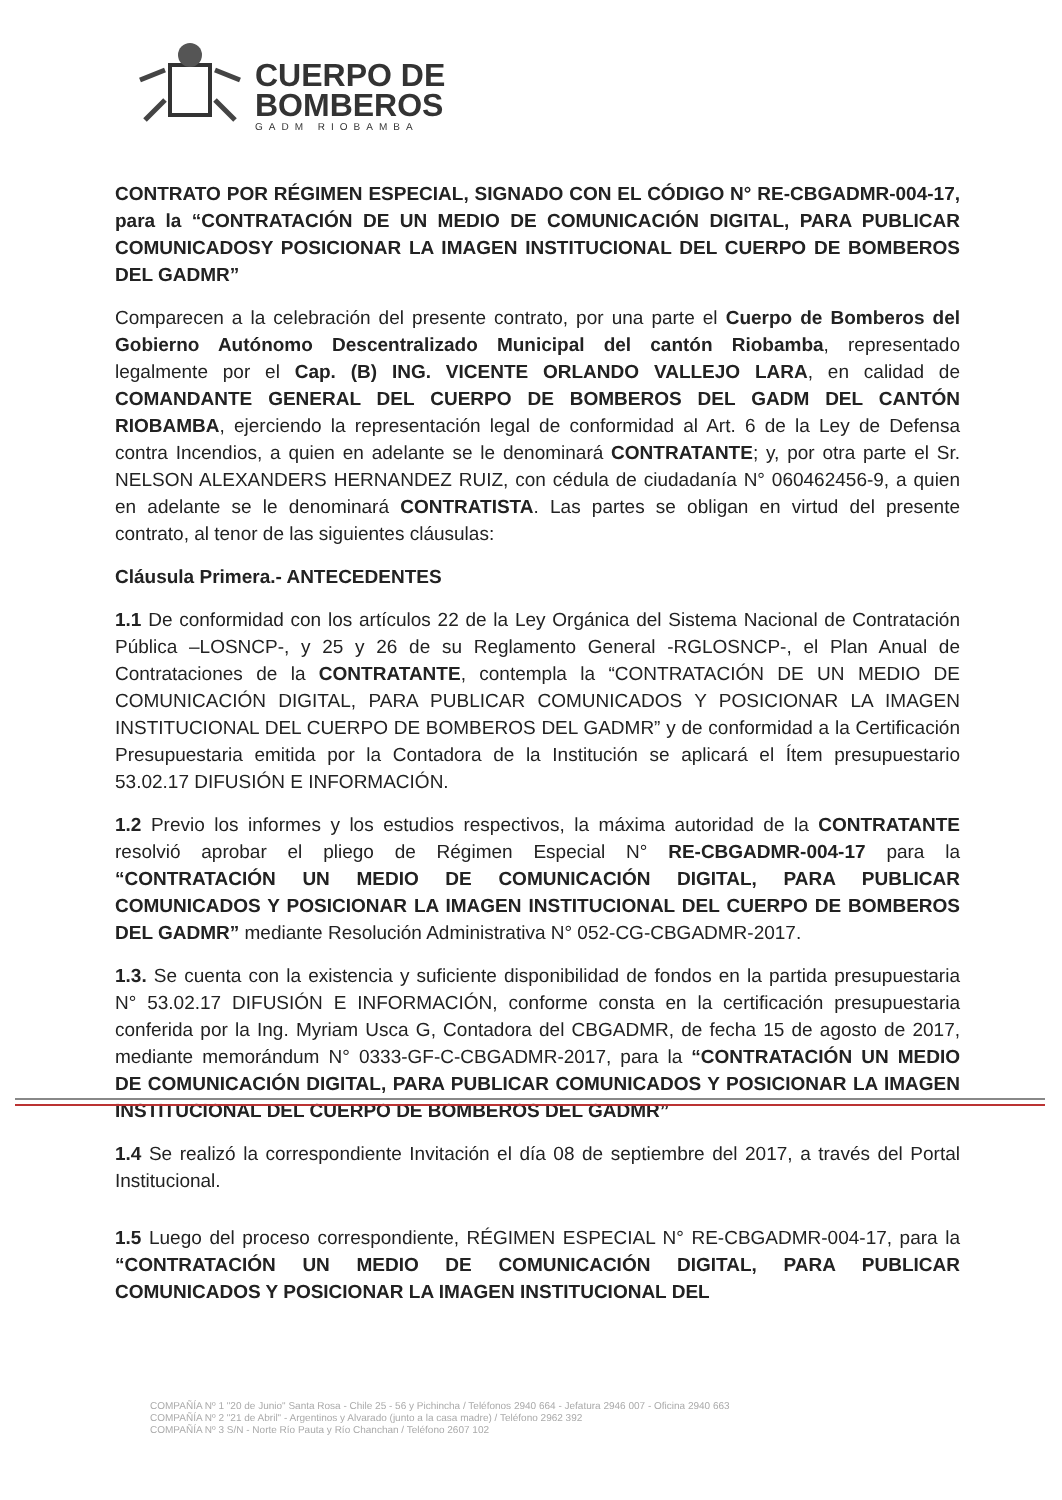CUERPO DE
BOMBEROS
GADM RIOBAMBA
CONTRATO POR RÉGIMEN ESPECIAL, SIGNADO CON EL CÓDIGO N° RE-CBGADMR-004-17, para la “CONTRATACIÓN DE UN MEDIO DE COMUNICACIÓN DIGITAL, PARA PUBLICAR COMUNICADOSY POSICIONAR LA IMAGEN INSTITUCIONAL DEL CUERPO DE BOMBEROS DEL GADMR”
Comparecen a la celebración del presente contrato, por una parte el Cuerpo de Bomberos del Gobierno Autónomo Descentralizado Municipal del cantón Riobamba, representado legalmente por el Cap. (B) ING. VICENTE ORLANDO VALLEJO LARA, en calidad de COMANDANTE GENERAL DEL CUERPO DE BOMBEROS DEL GADM DEL CANTÓN RIOBAMBA, ejerciendo la representación legal de conformidad al Art. 6 de la Ley de Defensa contra Incendios, a quien en adelante se le denominará CONTRATANTE; y, por otra parte el Sr. NELSON ALEXANDERS HERNANDEZ RUIZ, con cédula de ciudadanía N° 060462456-9, a quien en adelante se le denominará CONTRATISTA. Las partes se obligan en virtud del presente contrato, al tenor de las siguientes cláusulas:
Cláusula Primera.- ANTECEDENTES
1.1 De conformidad con los artículos 22 de la Ley Orgánica del Sistema Nacional de Contratación Pública –LOSNCP-, y 25 y 26 de su Reglamento General -RGLOSNCP-, el Plan Anual de Contrataciones de la CONTRATANTE, contempla la “CONTRATACIÓN DE UN MEDIO DE COMUNICACIÓN DIGITAL, PARA PUBLICAR COMUNICADOS Y POSICIONAR LA IMAGEN INSTITUCIONAL DEL CUERPO DE BOMBEROS DEL GADMR” y de conformidad a la Certificación Presupuestaria emitida por la Contadora de la Institución se aplicará el Ítem presupuestario 53.02.17 DIFUSIÓN E INFORMACIÓN.
1.2 Previo los informes y los estudios respectivos, la máxima autoridad de la CONTRATANTE resolvió aprobar el pliego de Régimen Especial N° RE-CBGADMR-004-17 para la “CONTRATACIÓN UN MEDIO DE COMUNICACIÓN DIGITAL, PARA PUBLICAR COMUNICADOS Y POSICIONAR LA IMAGEN INSTITUCIONAL DEL CUERPO DE BOMBEROS DEL GADMR” mediante Resolución Administrativa N° 052-CG-CBGADMR-2017.
1.3. Se cuenta con la existencia y suficiente disponibilidad de fondos en la partida presupuestaria N° 53.02.17 DIFUSIÓN E INFORMACIÓN, conforme consta en la certificación presupuestaria conferida por la Ing. Myriam Usca G, Contadora del CBGADMR, de fecha 15 de agosto de 2017, mediante memorándum N° 0333-GF-C-CBGADMR-2017, para la “CONTRATACIÓN UN MEDIO DE COMUNICACIÓN DIGITAL, PARA PUBLICAR COMUNICADOS Y POSICIONAR LA IMAGEN INSTITUCIONAL DEL CUERPO DE BOMBEROS DEL GADMR”
1.4 Se realizó la correspondiente Invitación el día 08 de septiembre del 2017, a través del Portal Institucional.
1.5 Luego del proceso correspondiente, RÉGIMEN ESPECIAL N° RE-CBGADMR-004-17, para la “CONTRATACIÓN UN MEDIO DE COMUNICACIÓN DIGITAL, PARA PUBLICAR COMUNICADOS Y POSICIONAR LA IMAGEN INSTITUCIONAL DEL
COMPAÑÍA Nº 1 "20 de Junio" Santa Rosa - Chile 25 - 56 y Pichincha / Teléfonos 2940 664 - Jefatura 2946 007 - Oficina 2940 663
COMPAÑÍA Nº 2 "21 de Abril" - Argentinos y Alvarado (junto a la casa madre) / Teléfono 2962 392
COMPAÑÍA Nº 3 S/N - Norte Río Pauta y Río Chanchan / Teléfono 2607 102